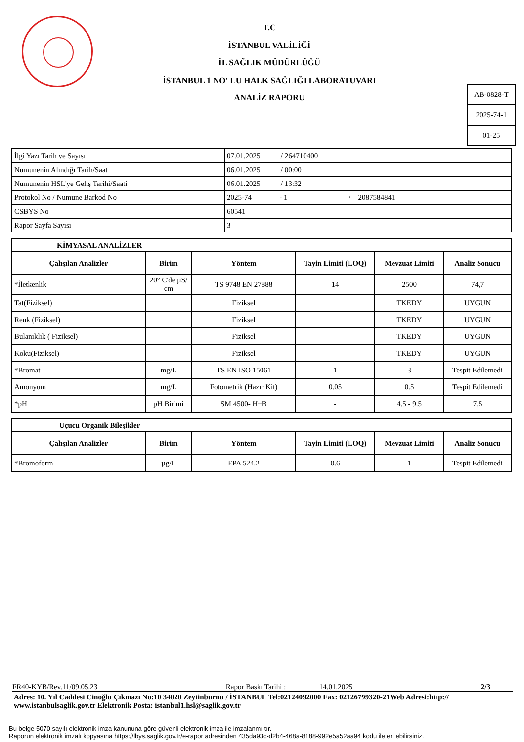T.C
İSTANBUL VALİLİĞİ
İL SAĞLIK MÜDÜRLÜĞÜ
İSTANBUL 1 NO' LU HALK SAĞLIĞI LABORATUVARI
ANALİZ RAPORU
| AB-0828-T |
| 2025-74-1 |
| 01-25 |
| İlgi Yazı Tarih ve Sayısı | 07.01.2025 / 264710400 |
| Numunenin Alındığı Tarih/Saat | 06.01.2025 / 00:00 |
| Numunenin HSL'ye Geliş Tarihi/Saati | 06.01.2025 / 13:32 |
| Protokol No / Numune Barkod No | 2025-74 - 1 / 2087584841 |
| CSBYS No | 60541 |
| Rapor Sayfa Sayısı | 3 |
| KİMYASAL ANALİZLER | | | | | |
| Çalışılan Analizler | Birim | Yöntem | Tayin Limiti (LOQ) | Mevzuat Limiti | Analiz Sonucu |
| *İletkenlik | 20° C'de µS/ cm | TS 9748 EN 27888 | 14 | 2500 | 74,7 |
| Tat(Fiziksel) | | Fiziksel | | TKEDY | UYGUN |
| Renk (Fiziksel) | | Fiziksel | | TKEDY | UYGUN |
| Bulanıklık ( Fiziksel) | | Fiziksel | | TKEDY | UYGUN |
| Koku(Fiziksel) | | Fiziksel | | TKEDY | UYGUN |
| *Bromat | mg/L | TS EN ISO 15061 | 1 | 3 | Tespit Edilemedi |
| Amonyum | mg/L | Fotometrik (Hazır Kit) | 0.05 | 0.5 | Tespit Edilemedi |
| *pH | pH Birimi | SM 4500- H+B | - | 4.5 - 9.5 | 7,5 |
| Uçucu Organik Bileşikler | | | | | |
| Çalışılan Analizler | Birim | Yöntem | Tayin Limiti (LOQ) | Mevzuat Limiti | Analiz Sonucu |
| *Bromoform | µg/L | EPA 524.2 | 0.6 | 1 | Tespit Edilemedi |
FR40-KYB/Rev.11/09.05.23 Rapor Baskı Tarihi : 14.01.2025 2/3
Adres: 10. Yıl Caddesi Cinoğlu Çıkmazı No:10 34020 Zeytinburnu / İSTANBUL Tel:02124092000 Fax: 02126799320-21Web Adresi:http:// www.istanbulsaglik.gov.tr Elektronik Posta: istanbul1.hsl@saglik.gov.tr
Bu belge 5070 sayılı elektronik imza kanununa göre güvenli elektronik imza ile imzalanmı tır.
Raporun elektronik imzalı kopyasına https://lbys.saglik.gov.tr/e-rapor adresinden 435da93c-d2b4-468a-8188-992e5a52aa94 kodu ile eri ebilirsiniz.